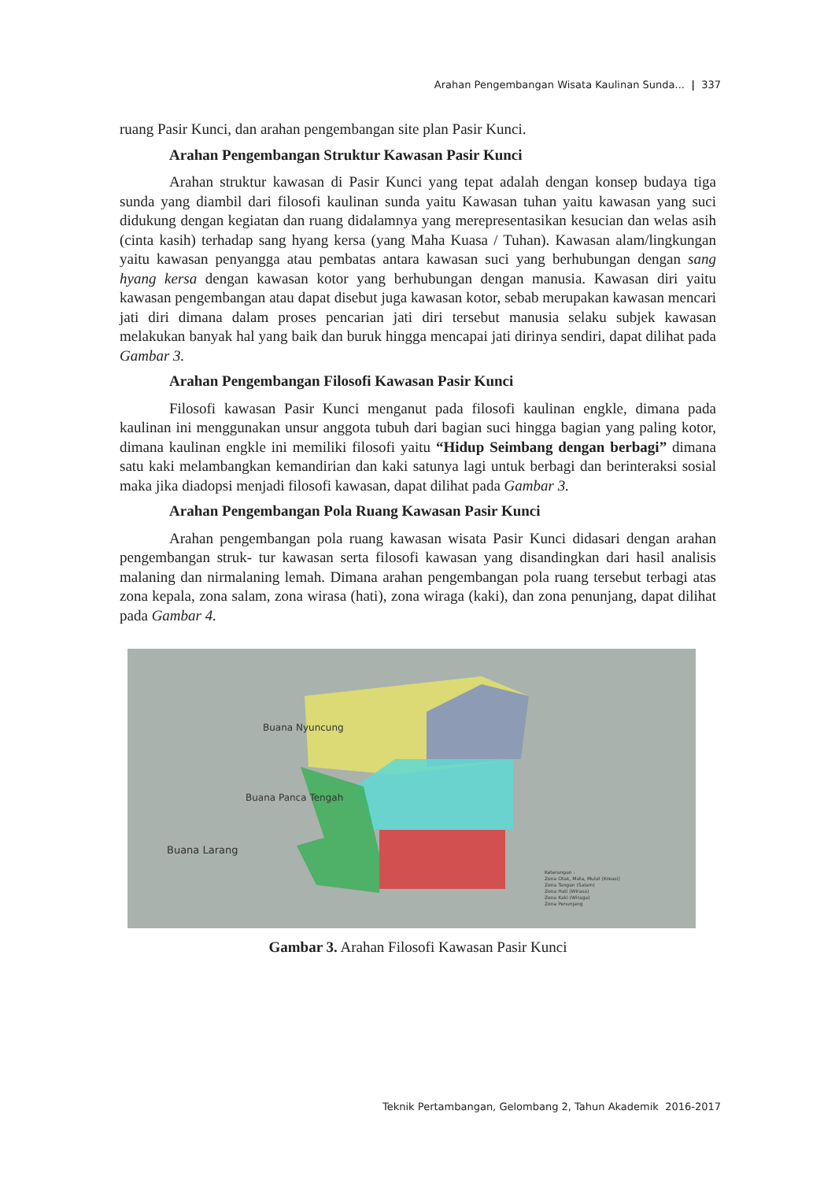Arahan Pengembangan Wisata Kaulinan Sunda... | 337
ruang Pasir Kunci, dan arahan pengembangan site plan Pasir Kunci.
Arahan Pengembangan Struktur Kawasan Pasir Kunci
Arahan struktur kawasan di Pasir Kunci yang tepat adalah dengan konsep budaya tiga sunda yang diambil dari filosofi kaulinan sunda yaitu Kawasan tuhan yaitu kawasan yang suci didukung dengan kegiatan dan ruang didalamnya yang merepresentasikan kesucian dan welas asih (cinta kasih) terhadap sang hyang kersa (yang Maha Kuasa / Tuhan). Kawasan alam/lingkungan yaitu kawasan penyangga atau pembatas antara kawasan suci yang berhubungan dengan sang hyang kersa dengan kawasan kotor yang berhubungan dengan manusia. Kawasan diri yaitu kawasan pengembangan atau dapat disebut juga kawasan kotor, sebab merupakan kawasan mencari jati diri dimana dalam proses pencarian jati diri tersebut manusia selaku subjek kawasan melakukan banyak hal yang baik dan buruk hingga mencapai jati dirinya sendiri, dapat dilihat pada Gambar 3.
Arahan Pengembangan Filosofi Kawasan Pasir Kunci
Filosofi kawasan Pasir Kunci menganut pada filosofi kaulinan engkle, dimana pada kaulinan ini menggunakan unsur anggota tubuh dari bagian suci hingga bagian yang paling kotor, dimana kaulinan engkle ini memiliki filosofi yaitu “Hidup Seimbang dengan berbagi” dimana satu kaki melambangkan kemandirian dan kaki satunya lagi untuk berbagi dan berinteraksi sosial maka jika diadopsi menjadi filosofi kawasan, dapat dilihat pada Gambar 3.
Arahan Pengembangan Pola Ruang Kawasan Pasir Kunci
Arahan pengembangan pola ruang kawasan wisata Pasir Kunci didasari dengan arahan pengembangan struk- tur kawasan serta filosofi kawasan yang disandingkan dari hasil analisis malaning dan nirmalaning lemah. Dimana arahan pengembangan pola ruang tersebut terbagi atas zona kepala, zona salam, zona wirasa (hati), zona wiraga (kaki), dan zona penunjang, dapat dilihat pada Gambar 4.
Buana Nyuncung
Buana Panca Tengah
Buana Larang
Keterangan :
Zona Otak, Mata, Mulut (Kreasi)
Zona Tangan (Salam)
Zona Hati (Wirasa)
Zona Kaki (Wiraga)
Zona Penunjang
Gambar 3. Arahan Filosofi Kawasan Pasir Kunci
Teknik Pertambangan, Gelombang 2, Tahun Akademik 2016-2017